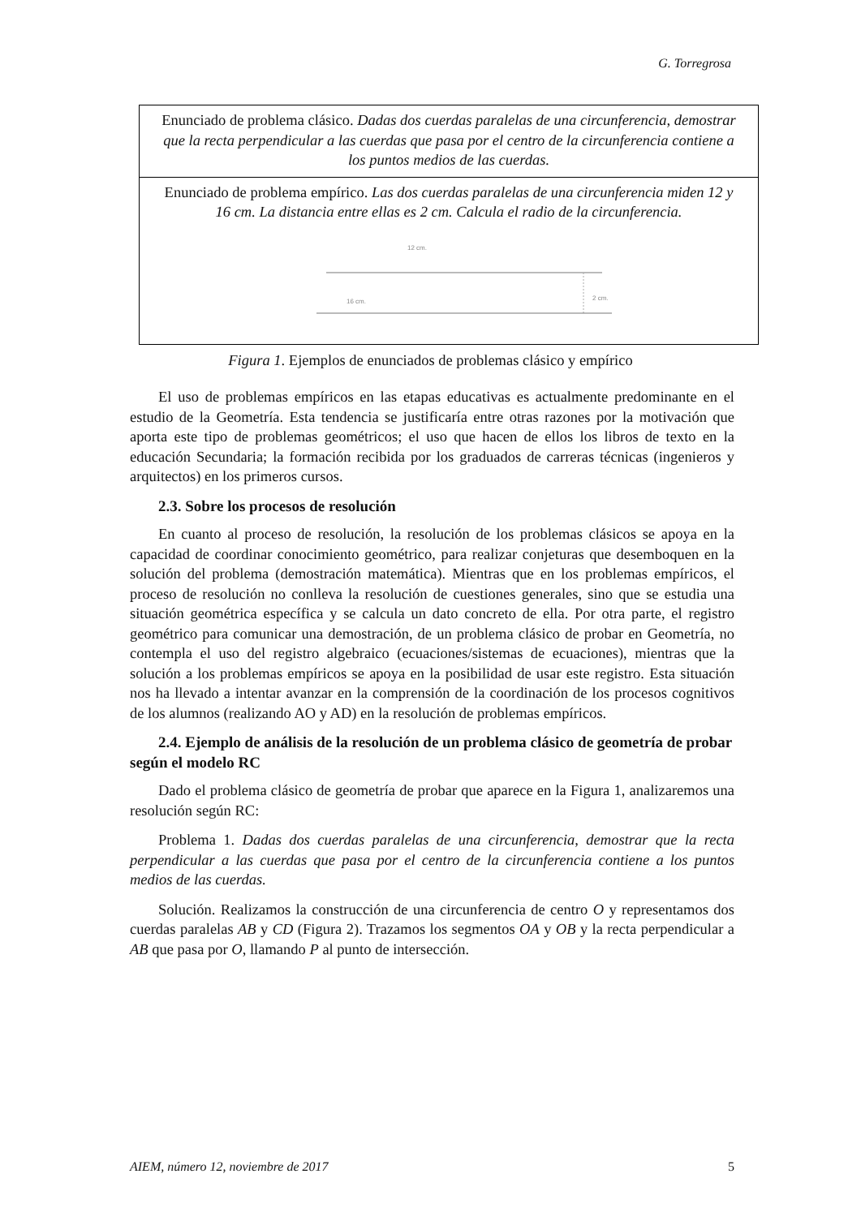G. Torregrosa
Enunciado de problema clásico. Dadas dos cuerdas paralelas de una circunferencia, demostrar que la recta perpendicular a las cuerdas que pasa por el centro de la circunferencia contiene a los puntos medios de las cuerdas.
Enunciado de problema empírico. Las dos cuerdas paralelas de una circunferencia miden 12 y 16 cm. La distancia entre ellas es 2 cm. Calcula el radio de la circunferencia.
12 cm.
16 cm.
2 cm.
Figura 1. Ejemplos de enunciados de problemas clásico y empírico
El uso de problemas empíricos en las etapas educativas es actualmente predominante en el estudio de la Geometría. Esta tendencia se justificaría entre otras razones por la motivación que aporta este tipo de problemas geométricos; el uso que hacen de ellos los libros de texto en la educación Secundaria; la formación recibida por los graduados de carreras técnicas (ingenieros y arquitectos) en los primeros cursos.
2.3. Sobre los procesos de resolución
En cuanto al proceso de resolución, la resolución de los problemas clásicos se apoya en la capacidad de coordinar conocimiento geométrico, para realizar conjeturas que desemboquen en la solución del problema (demostración matemática). Mientras que en los problemas empíricos, el proceso de resolución no conlleva la resolución de cuestiones generales, sino que se estudia una situación geométrica específica y se calcula un dato concreto de ella. Por otra parte, el registro geométrico para comunicar una demostración, de un problema clásico de probar en Geometría, no contempla el uso del registro algebraico (ecuaciones/sistemas de ecuaciones), mientras que la solución a los problemas empíricos se apoya en la posibilidad de usar este registro. Esta situación nos ha llevado a intentar avanzar en la comprensión de la coordinación de los procesos cognitivos de los alumnos (realizando AO y AD) en la resolución de problemas empíricos.
2.4. Ejemplo de análisis de la resolución de un problema clásico de geometría de probar según el modelo RC
Dado el problema clásico de geometría de probar que aparece en la Figura 1, analizaremos una resolución según RC:
Problema 1. Dadas dos cuerdas paralelas de una circunferencia, demostrar que la recta perpendicular a las cuerdas que pasa por el centro de la circunferencia contiene a los puntos medios de las cuerdas.
Solución. Realizamos la construcción de una circunferencia de centro O y representamos dos cuerdas paralelas AB y CD (Figura 2). Trazamos los segmentos OA y OB y la recta perpendicular a AB que pasa por O, llamando P al punto de intersección.
AIEM, número 12, noviembre de 2017 5